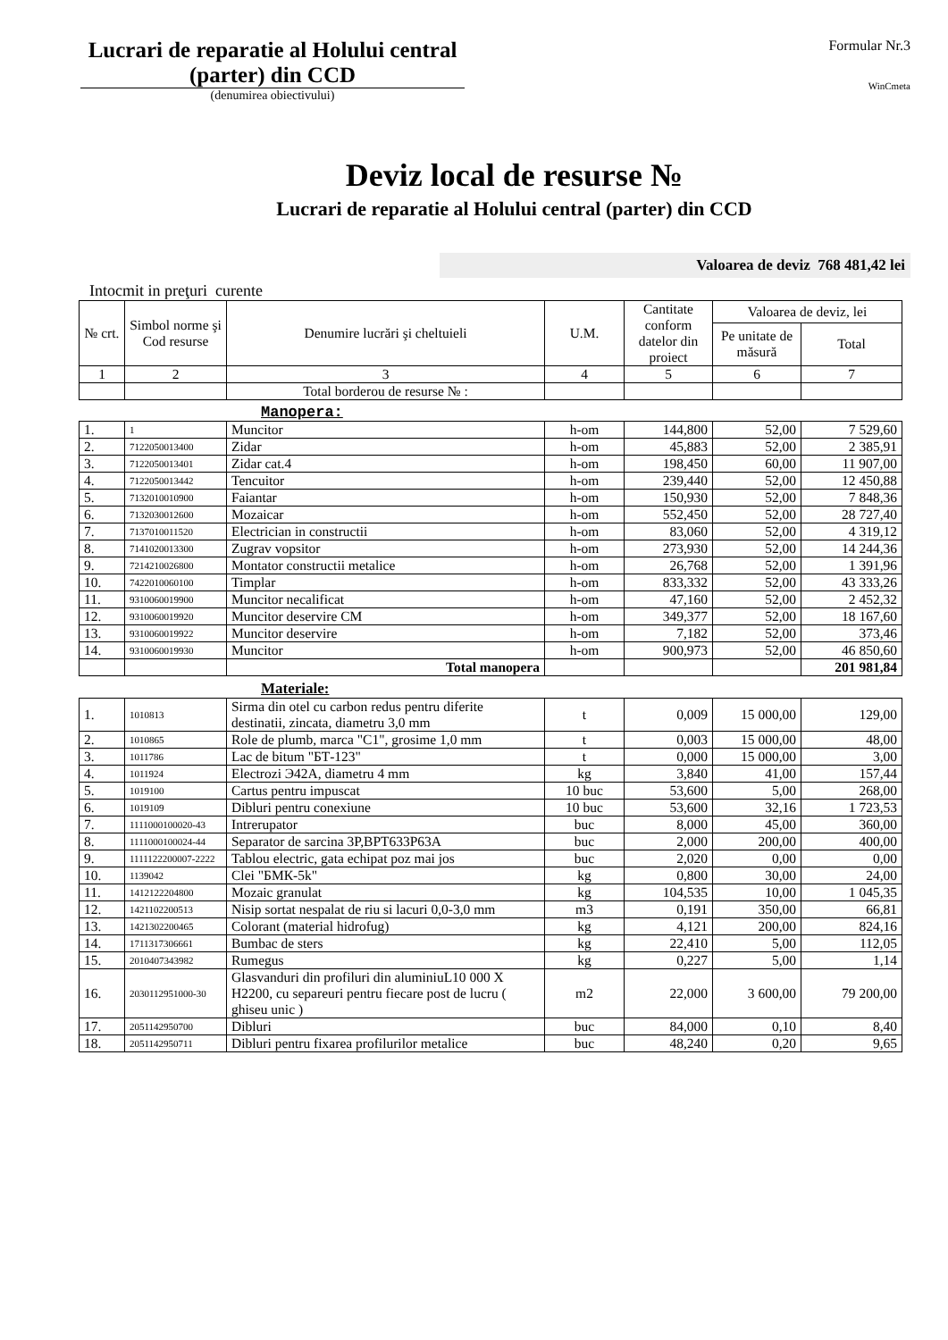Lucrari de reparatie al Holului central (parter) din CCD
(denumirea obiectivului)
Formular Nr.3
WinCmeta
Deviz local de resurse №
Lucrari de reparatie al Holului central (parter) din CCD
Valoarea de deviz 768 481,42 lei
Intocmit in preţuri curente
| № crt. | Simbol norme şi Cod resurse | Denumire lucrări şi cheltuieli | U.M. | Cantitate conform datelor din proiect | Valoarea de deviz, lei | |
| --- | --- | --- | --- | --- | --- | --- |
| | | | | | Pe unitate de măsură | Total |
| 1 | 2 | 3 | 4 | 5 | 6 | 7 |
| | | Total borderou de resurse № : | | | | |
Manopera:
| 1. | 1 | Muncitor | h-om | 144,800 | 52,00 | 7 529,60 |
| 2. | 7122050013400 | Zidar | h-om | 45,883 | 52,00 | 2 385,91 |
| 3. | 7122050013401 | Zidar cat.4 | h-om | 198,450 | 60,00 | 11 907,00 |
| 4. | 7122050013442 | Tencuitor | h-om | 239,440 | 52,00 | 12 450,88 |
| 5. | 7132010010900 | Faiantar | h-om | 150,930 | 52,00 | 7 848,36 |
| 6. | 7132030012600 | Mozaicar | h-om | 552,450 | 52,00 | 28 727,40 |
| 7. | 7137010011520 | Electrician in constructii | h-om | 83,060 | 52,00 | 4 319,12 |
| 8. | 7141020013300 | Zugrav vopsitor | h-om | 273,930 | 52,00 | 14 244,36 |
| 9. | 7214210026800 | Montator constructii metalice | h-om | 26,768 | 52,00 | 1 391,96 |
| 10. | 7422010060100 | Timplar | h-om | 833,332 | 52,00 | 43 333,26 |
| 11. | 9310060019900 | Muncitor necalificat | h-om | 47,160 | 52,00 | 2 452,32 |
| 12. | 9310060019920 | Muncitor deservire CM | h-om | 349,377 | 52,00 | 18 167,60 |
| 13. | 9310060019922 | Muncitor deservire | h-om | 7,182 | 52,00 | 373,46 |
| 14. | 9310060019930 | Muncitor | h-om | 900,973 | 52,00 | 46 850,60 |
| | | Total manopera | | | | 201 981,84 |
Materiale:
| 1. | 1010813 | Sirma din otel cu carbon redus pentru diferite destinatii, zincata, diametru 3,0 mm | t | 0,009 | 15 000,00 | 129,00 |
| 2. | 1010865 | Role de plumb, marca "C1", grosime 1,0 mm | t | 0,003 | 15 000,00 | 48,00 |
| 3. | 1011786 | Lac de bitum "БТ-123" | t | 0,000 | 15 000,00 | 3,00 |
| 4. | 1011924 | Electrozi Э42А, diametru 4 mm | kg | 3,840 | 41,00 | 157,44 |
| 5. | 1019100 | Cartus pentru impuscat | 10 buc | 53,600 | 5,00 | 268,00 |
| 6. | 1019109 | Dibluri pentru conexiune | 10 buc | 53,600 | 32,16 | 1 723,53 |
| 7. | 1111000100020-43 | Intrerupator | buc | 8,000 | 45,00 | 360,00 |
| 8. | 1111000100024-44 | Separator de sarcina 3P,BPT633P63A | buc | 2,000 | 200,00 | 400,00 |
| 9. | 1111122200007-2222 | Tablou electric, gata echipat poz mai jos | buc | 2,020 | 0,00 | 0,00 |
| 10. | 1139042 | Clei "БМК-5k" | kg | 0,800 | 30,00 | 24,00 |
| 11. | 1412122204800 | Mozaic granulat | kg | 104,535 | 10,00 | 1 045,35 |
| 12. | 1421102200513 | Nisip sortat nespalat de riu si lacuri 0,0-3,0 mm | m3 | 0,191 | 350,00 | 66,81 |
| 13. | 1421302200465 | Colorant (material hidrofug) | kg | 4,121 | 200,00 | 824,16 |
| 14. | 1711317306661 | Bumbac de sters | kg | 22,410 | 5,00 | 112,05 |
| 15. | 2010407343982 | Rumegus | kg | 0,227 | 5,00 | 1,14 |
| 16. | 2030112951000-30 | Glasvanduri din profiluri din aluminiuL10 000 X H2200, cu separeuri pentru fiecare post de lucru ( ghiseu unic ) | m2 | 22,000 | 3 600,00 | 79 200,00 |
| 17. | 2051142950700 | Dibluri | buc | 84,000 | 0,10 | 8,40 |
| 18. | 2051142950711 | Dibluri pentru fixarea profilurilor metalice | buc | 48,240 | 0,20 | 9,65 |